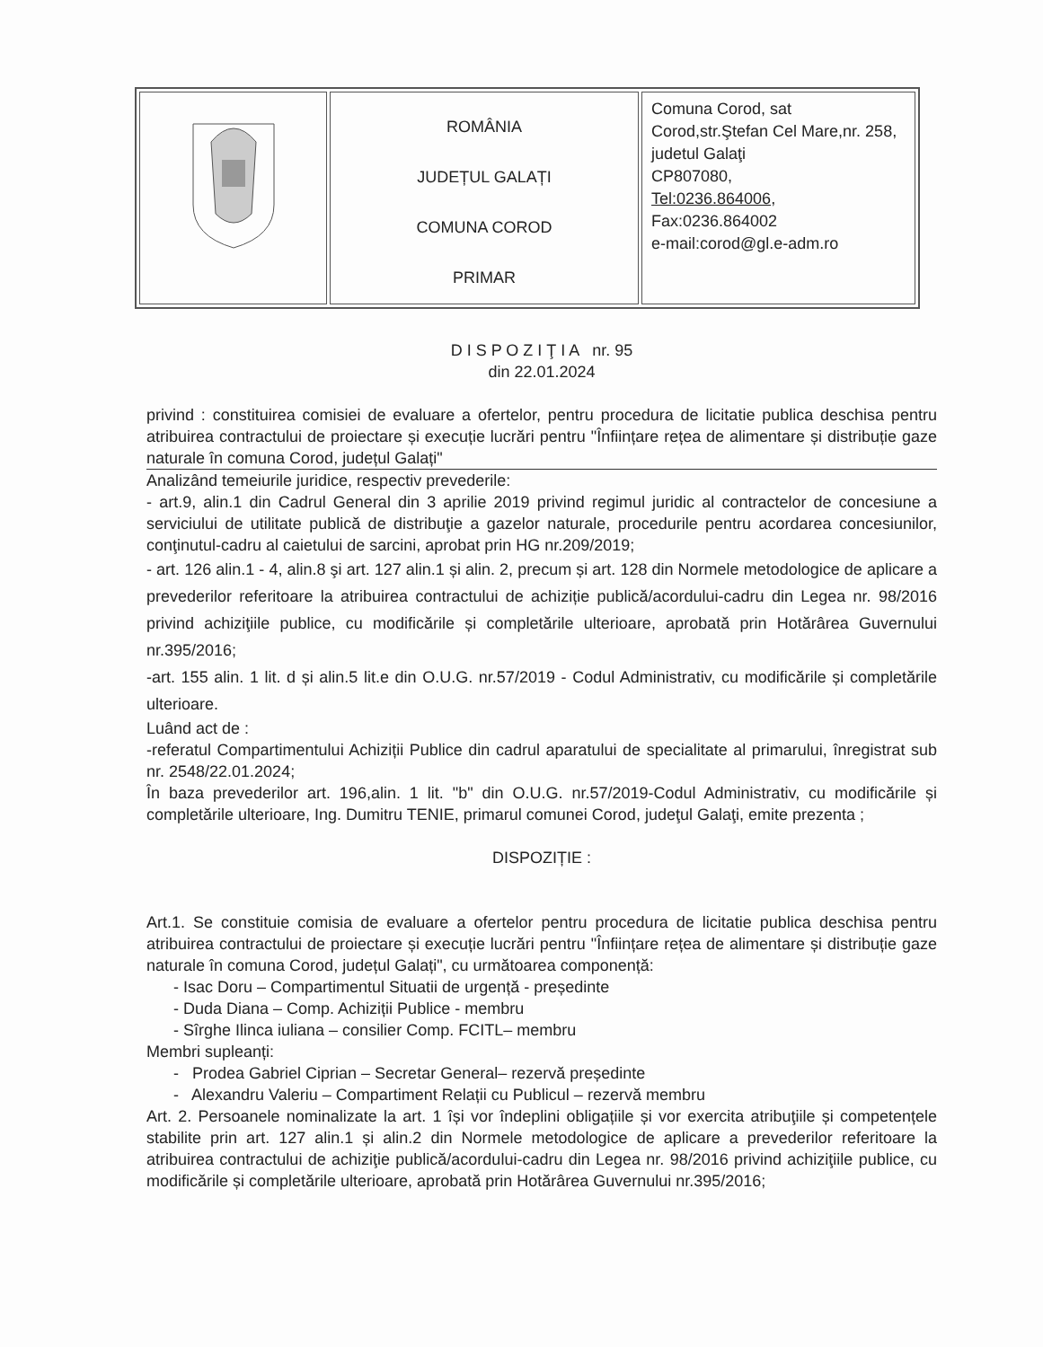| | ROMÂNIA JUDEȚUL GALAȚI COMUNA COROD PRIMAR | Comuna Corod, sat Corod,str.Ştefan Cel Mare,nr. 258, judetul Galaţi CP807080, Tel:0236.864006 , Fax:0236.864002 e-mail:corod@gl.e-adm.ro |
D I S P O Z I Ţ I A nr. 95
din 22.01.2024
privind : constituirea comisiei de evaluare a ofertelor, pentru procedura de licitatie publica deschisa pentru atribuirea contractului de proiectare și execuție lucrări pentru "Înființare rețea de alimentare și distribuție gaze naturale în comuna Corod, județul Galați"
Analizând temeiurile juridice, respectiv prevederile:
- art.9, alin.1 din Cadrul General din 3 aprilie 2019 privind regimul juridic al contractelor de concesiune a serviciului de utilitate publică de distribuţie a gazelor naturale, procedurile pentru acordarea concesiunilor, conţinutul-cadru al caietului de sarcini, aprobat prin HG nr.209/2019;
- art. 126 alin.1 - 4, alin.8 şi art. 127 alin.1 și alin. 2, precum și art. 128 din Normele metodologice de aplicare a prevederilor referitoare la atribuirea contractului de achiziție publică/acordului-cadru din Legea nr. 98/2016 privind achiziţiile publice, cu modificările și completările ulterioare, aprobată prin Hotărârea Guvernului nr.395/2016;
-art. 155 alin. 1 lit. d și alin.5 lit.e din O.U.G. nr.57/2019 - Codul Administrativ, cu modificările și completările ulterioare.
Luând act de :
-referatul Compartimentului Achiziții Publice din cadrul aparatului de specialitate al primarului, înregistrat sub nr. 2548/22.01.2024;
În baza prevederilor art. 196,alin. 1 lit. "b" din O.U.G. nr.57/2019-Codul Administrativ, cu modificările și completările ulterioare, Ing. Dumitru TENIE, primarul comunei Corod, judeţul Galaţi, emite prezenta ;
DISPOZIȚIE :
Art.1. Se constituie comisia de evaluare a ofertelor pentru procedura de licitatie publica deschisa pentru atribuirea contractului de proiectare și execuție lucrări pentru "Înființare rețea de alimentare și distribuție gaze naturale în comuna Corod, județul Galați", cu următoarea componență:
- Isac Doru – Compartimentul Situatii de urgență - președinte
- Duda Diana – Comp. Achiziții Publice - membru
- Sîrghe Ilinca iuliana – consilier Comp. FCITL– membru
Membri supleanți:
- Prodea Gabriel Ciprian – Secretar General– rezervă președinte
- Alexandru Valeriu – Compartiment Relații cu Publicul – rezervă membru
Art. 2. Persoanele nominalizate la art. 1 își vor îndeplini obligațiile și vor exercita atribuţiile și competențele stabilite prin art. 127 alin.1 și alin.2 din Normele metodologice de aplicare a prevederilor referitoare la atribuirea contractului de achiziţie publică/acordului-cadru din Legea nr. 98/2016 privind achiziţiile publice, cu modificările și completările ulterioare, aprobată prin Hotărârea Guvernului nr.395/2016;